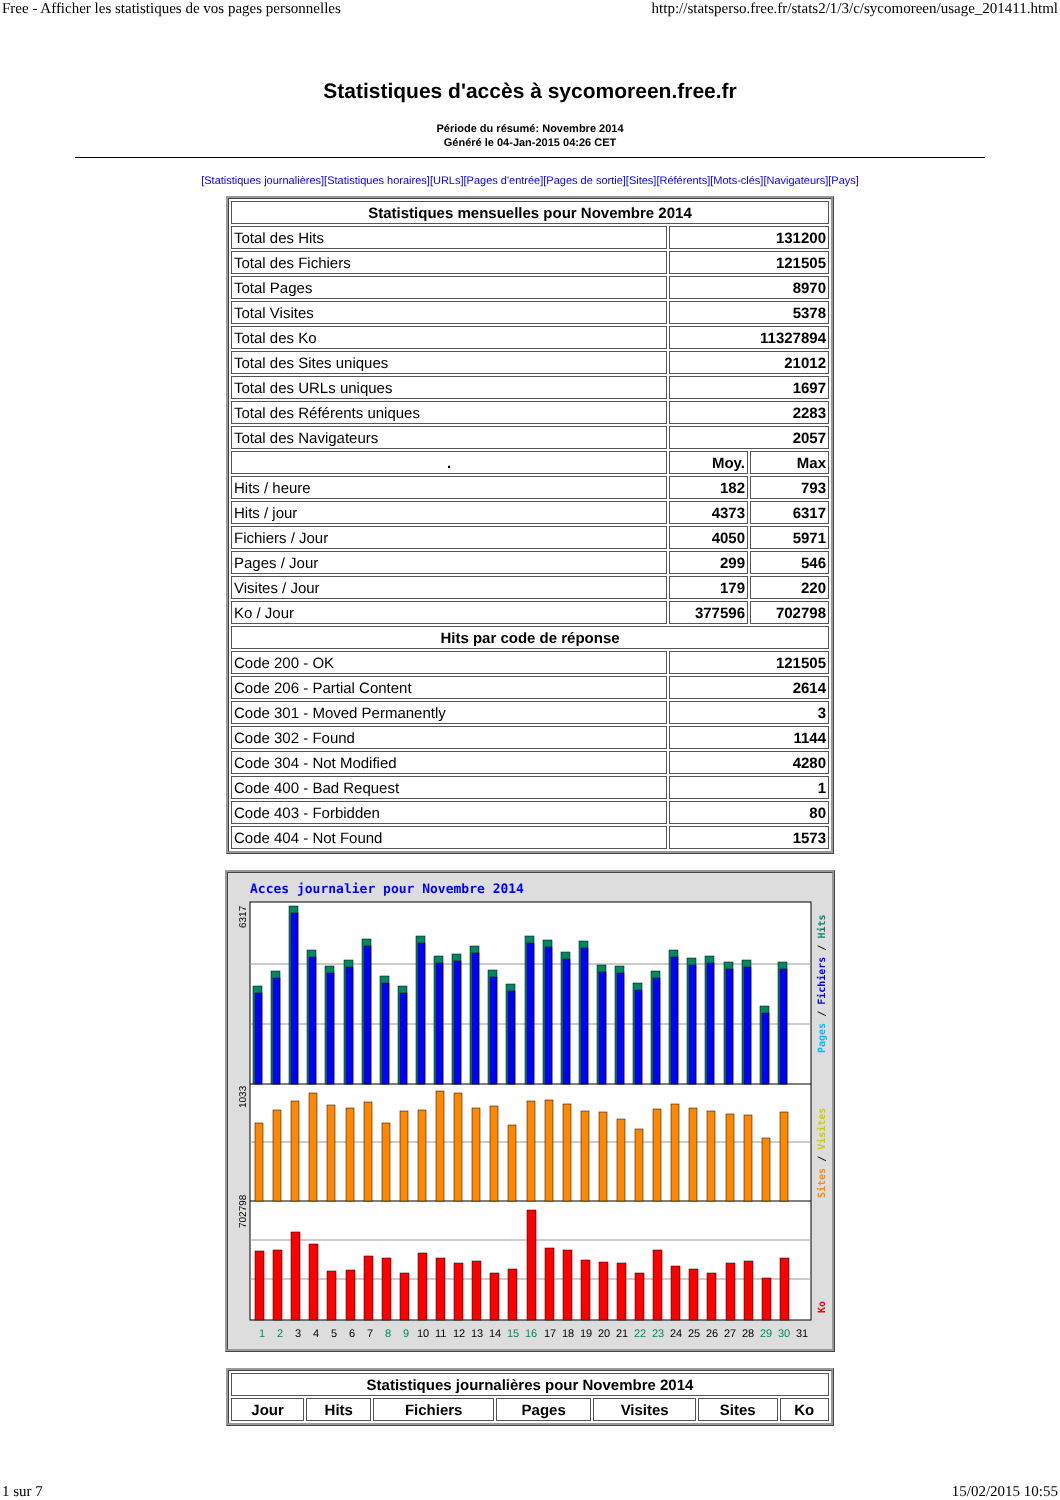Free - Afficher les statistiques de vos pages personnelles http://statsperso.free.fr/stats2/1/3/c/sycomoreen/usage_201411.html
Statistiques d'accès à sycomoreen.free.fr
Période du résumé: Novembre 2014
Généré le 04-Jan-2015 04:26 CET
[Statistiques journalières][Statistiques horaires][URLs][Pages d'entrée][Pages de sortie][Sites][Référents][Mots-clés][Navigateurs][Pays]
| Statistiques mensuelles pour Novembre 2014 | | |
| --- | --- | --- |
| Total des Hits | 131200 | |
| Total des Fichiers | 121505 | |
| Total Pages | 8970 | |
| Total Visites | 5378 | |
| Total des Ko | 11327894 | |
| Total des Sites uniques | 21012 | |
| Total des URLs uniques | 1697 | |
| Total des Référents uniques | 2283 | |
| Total des Navigateurs | 2057 | |
| . | Moy. | Max |
| Hits / heure | 182 | 793 |
| Hits / jour | 4373 | 6317 |
| Fichiers / Jour | 4050 | 5971 |
| Pages / Jour | 299 | 546 |
| Visites / Jour | 179 | 220 |
| Ko / Jour | 377596 | 702798 |
| Hits par code de réponse | | |
| Code 200 - OK | 121505 | |
| Code 206 - Partial Content | 2614 | |
| Code 301 - Moved Permanently | 3 | |
| Code 302 - Found | 1144 | |
| Code 304 - Not Modified | 4280 | |
| Code 400 - Bad Request | 1 | |
| Code 403 - Forbidden | 80 | |
| Code 404 - Not Found | 1573 | |
Acces journalier pour Novembre 2014
6317
1033
702798
Pages / Fichiers / Hits
Sites / Visites
Ko
1 2 3 4 5 6 7 8 9 10 11 12 13 14 15 16 17 18 19 20 21 22 23 24 25 26 27 28 29 30 31
| Statistiques journalières pour Novembre 2014 | | | | | | |
| --- | --- | --- | --- | --- | --- | --- |
| Jour | Hits | Fichiers | Pages | Visites | Sites | Ko |
1 sur 7 15/02/2015 10:55